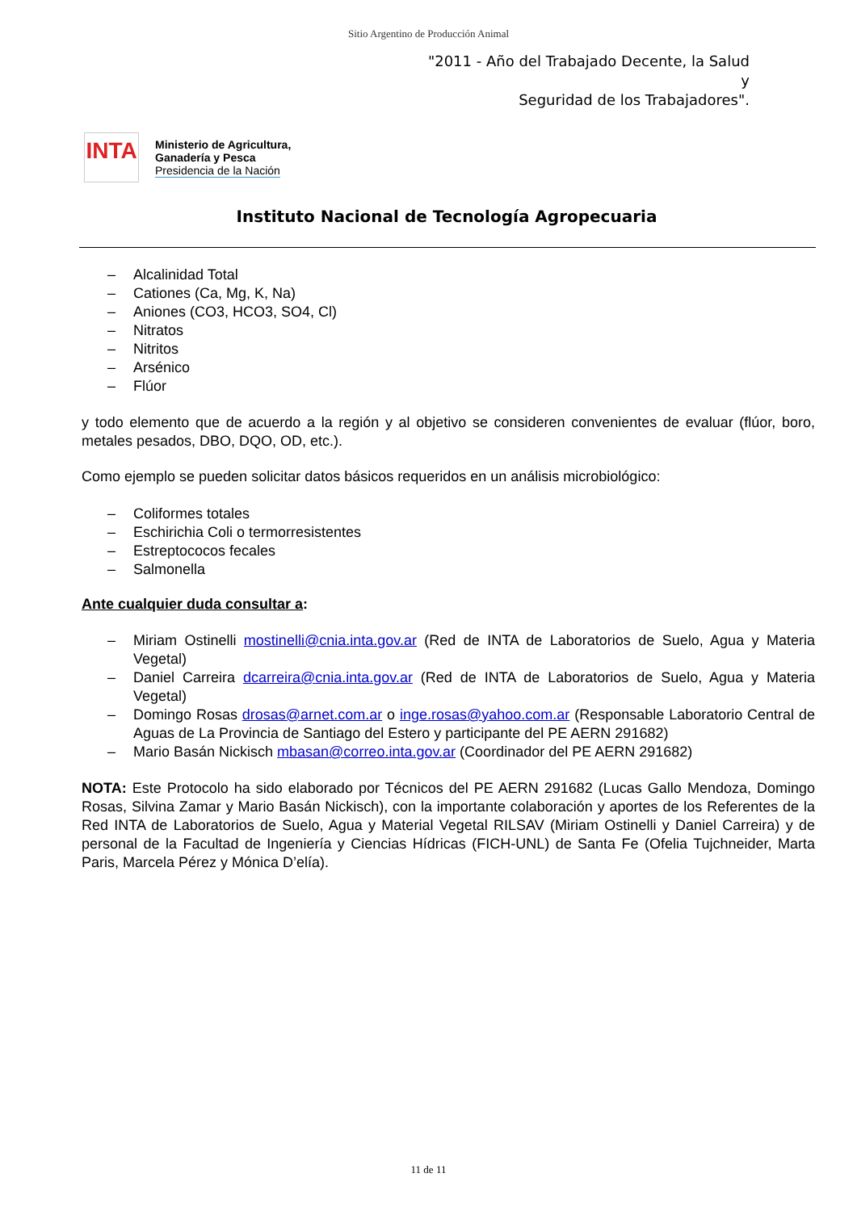Sitio Argentino de Producción Animal
"2011 - Año del Trabajado Decente, la Salud y
Seguridad de los Trabajadores".
INTA
Ministerio de Agricultura,
Ganadería y Pesca
Presidencia de la Nación
Instituto Nacional de Tecnología Agropecuaria
– Alcalinidad Total
– Cationes (Ca, Mg, K, Na)
– Aniones (CO3, HCO3, SO4, Cl)
– Nitratos
– Nitritos
– Arsénico
– Flúor
y todo elemento que de acuerdo a la región y al objetivo se consideren convenientes de evaluar (flúor, boro, metales pesados, DBO, DQO, OD, etc.).
Como ejemplo se pueden solicitar datos básicos requeridos en un análisis microbiológico:
– Coliformes totales
– Eschirichia Coli o termorresistentes
– Estreptococos fecales
– Salmonella
Ante cualquier duda consultar a:
– Miriam Ostinelli mostinelli@cnia.inta.gov.ar (Red de INTA de Laboratorios de Suelo, Agua y Materia Vegetal)
– Daniel Carreira dcarreira@cnia.inta.gov.ar (Red de INTA de Laboratorios de Suelo, Agua y Materia Vegetal)
– Domingo Rosas drosas@arnet.com.ar o inge.rosas@yahoo.com.ar (Responsable Laboratorio Central de Aguas de La Provincia de Santiago del Estero y participante del PE AERN 291682)
– Mario Basán Nickisch mbasan@correo.inta.gov.ar (Coordinador del PE AERN 291682)
NOTA: Este Protocolo ha sido elaborado por Técnicos del PE AERN 291682 (Lucas Gallo Mendoza, Domingo Rosas, Silvina Zamar y Mario Basán Nickisch), con la importante colaboración y aportes de los Referentes de la Red INTA de Laboratorios de Suelo, Agua y Material Vegetal RILSAV (Miriam Ostinelli y Daniel Carreira) y de personal de la Facultad de Ingeniería y Ciencias Hídricas (FICH-UNL) de Santa Fe (Ofelia Tujchneider, Marta Paris, Marcela Pérez y Mónica D’elía).
11 de 11